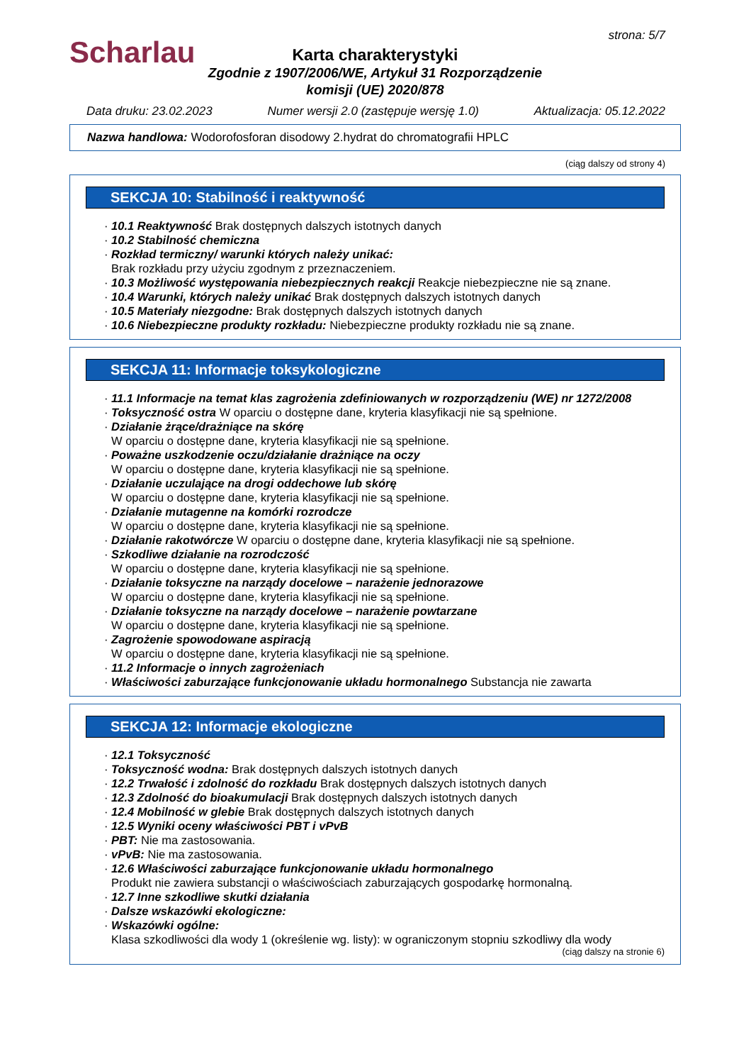Scharlau
strona: 5/7
Karta charakterystyki
Zgodnie z 1907/2006/WE, Artykuł 31 Rozporządzenie
komisji (UE) 2020/878
Data druku: 23.02.2023 Numer wersji 2.0 (zastępuje wersję 1.0) Aktualizacja: 05.12.2022
Nazwa handlowa: Wodorofosforan disodowy 2.hydrat do chromatografii HPLC
(ciąg dalszy od strony 4)
SEKCJA 10: Stabilność i reaktywność
· 10.1 Reaktywność Brak dostępnych dalszych istotnych danych
· 10.2 Stabilność chemiczna
· Rozkład termiczny/ warunki których należy unikać:
Brak rozkładu przy użyciu zgodnym z przeznaczeniem.
· 10.3 Możliwość występowania niebezpiecznych reakcji Reakcje niebezpieczne nie są znane.
· 10.4 Warunki, których należy unikać Brak dostępnych dalszych istotnych danych
· 10.5 Materiały niezgodne: Brak dostępnych dalszych istotnych danych
· 10.6 Niebezpieczne produkty rozkładu: Niebezpieczne produkty rozkładu nie są znane.
SEKCJA 11: Informacje toksykologiczne
· 11.1 Informacje na temat klas zagrożenia zdefiniowanych w rozporządzeniu (WE) nr 1272/2008
· Toksyczność ostra W oparciu o dostępne dane, kryteria klasyfikacji nie są spełnione.
· Działanie żrące/drażniące na skórę
W oparciu o dostępne dane, kryteria klasyfikacji nie są spełnione.
· Poważne uszkodzenie oczu/działanie drażniące na oczy
W oparciu o dostępne dane, kryteria klasyfikacji nie są spełnione.
· Działanie uczulające na drogi oddechowe lub skórę
W oparciu o dostępne dane, kryteria klasyfikacji nie są spełnione.
· Działanie mutagenne na komórki rozrodcze
W oparciu o dostępne dane, kryteria klasyfikacji nie są spełnione.
· Działanie rakotwórcze W oparciu o dostępne dane, kryteria klasyfikacji nie są spełnione.
· Szkodliwe działanie na rozrodczość
W oparciu o dostępne dane, kryteria klasyfikacji nie są spełnione.
· Działanie toksyczne na narządy docelowe – narażenie jednorazowe
W oparciu o dostępne dane, kryteria klasyfikacji nie są spełnione.
· Działanie toksyczne na narządy docelowe – narażenie powtarzane
W oparciu o dostępne dane, kryteria klasyfikacji nie są spełnione.
· Zagrożenie spowodowane aspiracją
W oparciu o dostępne dane, kryteria klasyfikacji nie są spełnione.
· 11.2 Informacje o innych zagrożeniach
· Właściwości zaburzające funkcjonowanie układu hormonalnego Substancja nie zawarta
SEKCJA 12: Informacje ekologiczne
· 12.1 Toksyczność
· Toksyczność wodna: Brak dostępnych dalszych istotnych danych
· 12.2 Trwałość i zdolność do rozkładu Brak dostępnych dalszych istotnych danych
· 12.3 Zdolność do bioakumulacji Brak dostępnych dalszych istotnych danych
· 12.4 Mobilność w glebie Brak dostępnych dalszych istotnych danych
· 12.5 Wyniki oceny właściwości PBT i vPvB
· PBT: Nie ma zastosowania.
· vPvB: Nie ma zastosowania.
· 12.6 Właściwości zaburzające funkcjonowanie układu hormonalnego
Produkt nie zawiera substancji o właściwościach zaburzających gospodarkę hormonalną.
· 12.7 Inne szkodliwe skutki działania
· Dalsze wskazówki ekologiczne:
· Wskazówki ogólne:
Klasa szkodliwości dla wody 1 (określenie wg. listy): w ograniczonym stopniu szkodliwy dla wody
(ciąg dalszy na stronie 6)